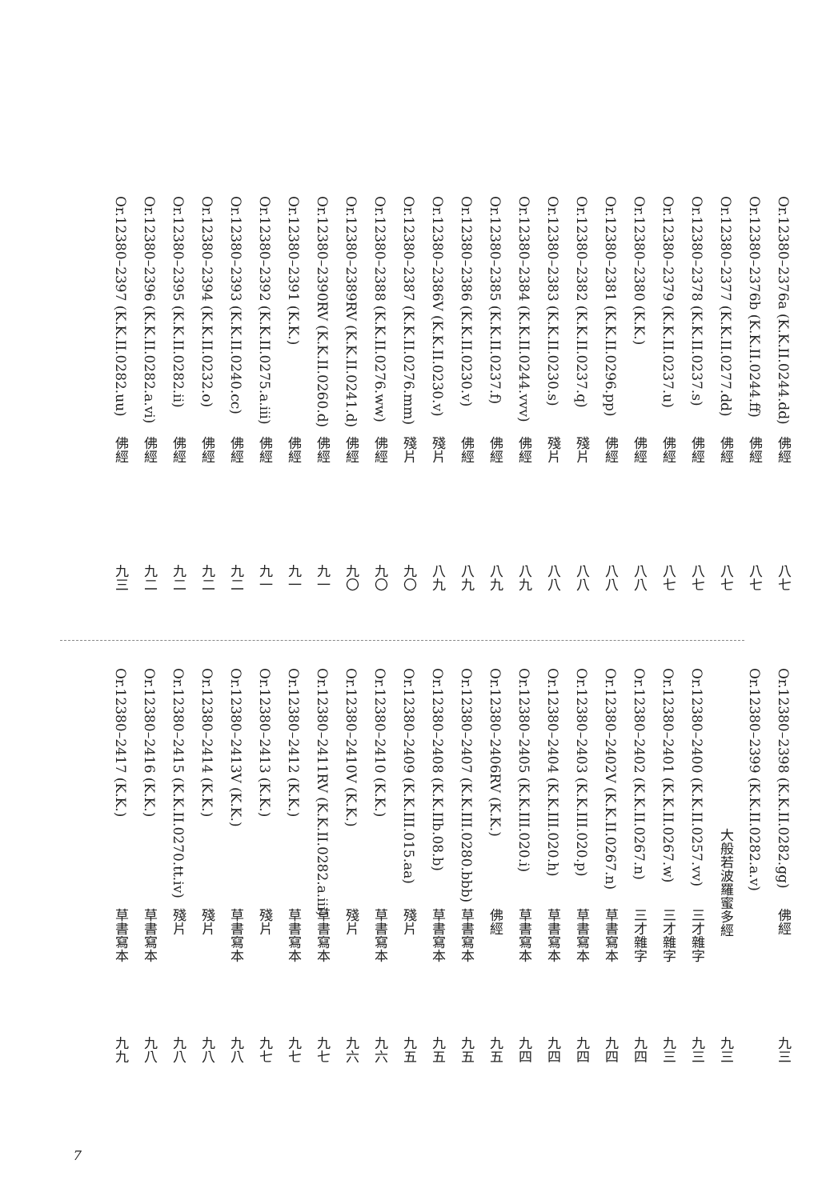Or.12380–2376a (K.K.II.0244.dd) 佛經 八七
Or.12380–2376b (K.K.II.0244.ff) 佛經 八七
Or.12380–2377 (K.K.II.0277.dd) 佛經 八七
Or.12380–2378 (K.K.II.0237.s) 佛經 八七
Or.12380–2379 (K.K.II.0237.u) 佛經 八七
Or.12380–2380 (K.K.) 佛經 八八
Or.12380–2381 (K.K.II.0296.pp) 佛經 八八
Or.12380–2382 (K.K.II.0237.q) 殘片 八八
Or.12380–2383 (K.K.II.0230.s) 殘片 八八
Or.12380–2384 (K.K.II.0244.vvv) 佛經 八九
Or.12380–2385 (K.K.II.0237.f) 佛經 八九
Or.12380–2386 (K.K.II.0230.v) 佛經 八九
Or.12380–2386V (K.K.II.0230.v) 殘片 八九
Or.12380–2387 (K.K.II.0276.mm) 殘片 九〇
Or.12380–2388 (K.K.II.0276.ww) 佛經 九〇
Or.12380–2389RV (K.K.II.0241.d) 佛經 九〇
Or.12380–2390RV (K.K.II.0260.d) 佛經 九一
Or.12380–2391 (K.K.) 佛經 九一
Or.12380–2392 (K.K.II.0275.a.iii) 佛經 九一
Or.12380–2393 (K.K.II.0240.cc) 佛經 九二
Or.12380–2394 (K.K.II.0232.o) 佛經 九二
Or.12380–2395 (K.K.II.0282.ii) 佛經 九二
Or.12380–2396 (K.K.II.0282.a.vi) 佛經 九二
Or.12380–2397 (K.K.II.0282.uu) 佛經 九三
Or.12380–2398 (K.K.II.0282.gg) 佛經 九三
Or.12380–2399 (K.K.II.0282.a.v)
大般若波羅蜜多經 九三
Or.12380–2400 (K.K.II.0257.vv) 三才雜字 九三
Or.12380–2401 (K.K.II.0267.w) 三才雜字 九三
Or.12380–2402 (K.K.II.0267.n) 三才雜字 九四
Or.12380–2402V (K.K.II.0267.n) 草書寫本 九四
Or.12380–2403 (K.K.III.020.p) 草書寫本 九四
Or.12380–2404 (K.K.III.020.h) 草書寫本 九四
Or.12380–2405 (K.K.III.020.i) 草書寫本 九四
Or.12380–2406RV (K.K.) 佛經 九五
Or.12380–2407 (K.K.III.0280.bbb) 草書寫本 九五
Or.12380–2408 (K.K.IIb.08.b) 草書寫本 九五
Or.12380–2409 (K.K.III.015.aa) 殘片 九五
Or.12380–2410 (K.K.) 草書寫本 九六
Or.12380–2410V (K.K.) 殘片 九六
Or.12380–2411RV (K.K.II.0282.a.iii) 草書寫本 九七
Or.12380–2412 (K.K.) 草書寫本 九七
Or.12380–2413 (K.K.) 殘片 九七
Or.12380–2413V (K.K.) 草書寫本 九八
Or.12380–2414 (K.K.) 殘片 九八
Or.12380–2415 (K.K.II.0270.tt.iv) 殘片 九八
Or.12380–2416 (K.K.) 草書寫本 九八
Or.12380–2417 (K.K.) 草書寫本 九九
7